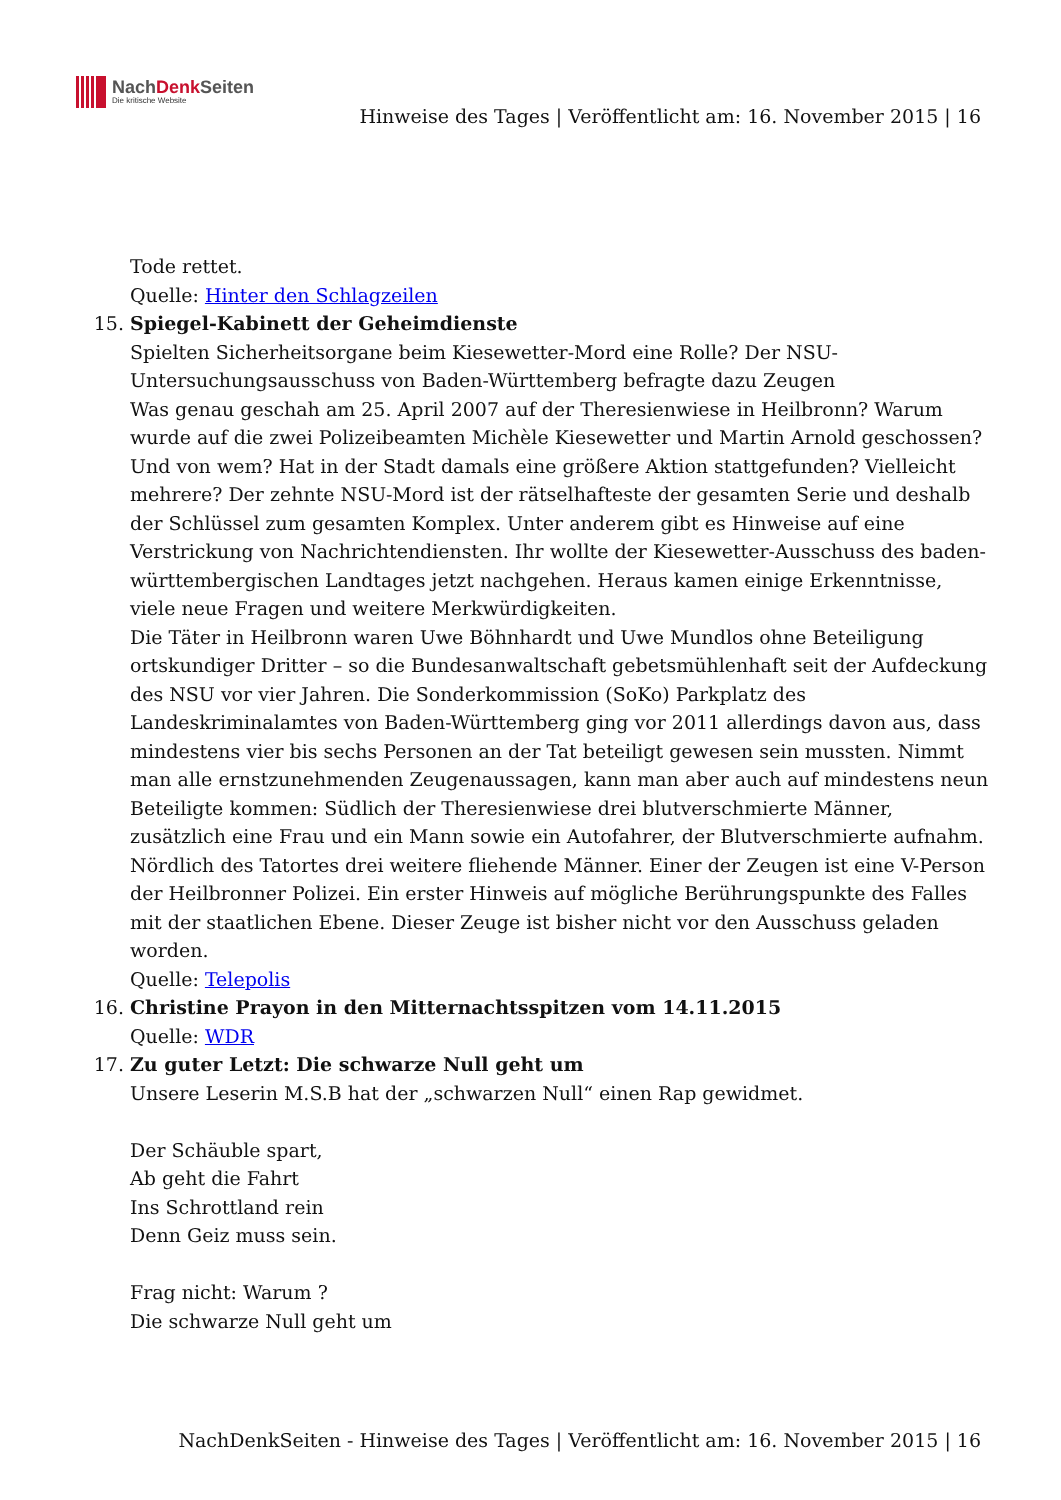NachDenk Seiten
Die kritische Website
Hinweise des Tages | Veröffentlicht am: 16. November 2015 | 16
Tode rettet.
Quelle: Hinter den Schlagzeilen
15. Spiegel-Kabinett der Geheimdienste
Spielten Sicherheitsorgane beim Kiesewetter-Mord eine Rolle? Der NSU-Untersuchungsausschuss von Baden-Württemberg befragte dazu Zeugen
Was genau geschah am 25. April 2007 auf der Theresienwiese in Heilbronn? Warum wurde auf die zwei Polizeibeamten Michèle Kiesewetter und Martin Arnold geschossen? Und von wem? Hat in der Stadt damals eine größere Aktion stattgefunden? Vielleicht mehrere? Der zehnte NSU-Mord ist der rätselhafteste der gesamten Serie und deshalb der Schlüssel zum gesamten Komplex. Unter anderem gibt es Hinweise auf eine Verstrickung von Nachrichtendiensten. Ihr wollte der Kiesewetter-Ausschuss des baden-württembergischen Landtages jetzt nachgehen. Heraus kamen einige Erkenntnisse, viele neue Fragen und weitere Merkwürdigkeiten.
Die Täter in Heilbronn waren Uwe Böhnhardt und Uwe Mundlos ohne Beteiligung ortskundiger Dritter – so die Bundesanwaltschaft gebetsmühlenhaft seit der Aufdeckung des NSU vor vier Jahren. Die Sonderkommission (SoKo) Parkplatz des Landeskriminalamtes von Baden-Württemberg ging vor 2011 allerdings davon aus, dass mindestens vier bis sechs Personen an der Tat beteiligt gewesen sein mussten. Nimmt man alle ernstzunehmenden Zeugenaussagen, kann man aber auch auf mindestens neun Beteiligte kommen: Südlich der Theresienwiese drei blutverschmierte Männer, zusätzlich eine Frau und ein Mann sowie ein Autofahrer, der Blutverschmierte aufnahm. Nördlich des Tatortes drei weitere fliehende Männer. Einer der Zeugen ist eine V-Person der Heilbronner Polizei. Ein erster Hinweis auf mögliche Berührungspunkte des Falles mit der staatlichen Ebene. Dieser Zeuge ist bisher nicht vor den Ausschuss geladen worden.
Quelle: Telepolis
16. Christine Prayon in den Mitternachtsspitzen vom 14.11.2015
Quelle: WDR
17. Zu guter Letzt: Die schwarze Null geht um
Unsere Leserin M.S.B hat der „schwarzen Null“ einen Rap gewidmet.
Der Schäuble spart,
Ab geht die Fahrt
Ins Schrottland rein
Denn Geiz muss sein.
Frag nicht: Warum ?
Die schwarze Null geht um
NachDenkSeiten - Hinweise des Tages | Veröffentlicht am: 16. November 2015 | 16